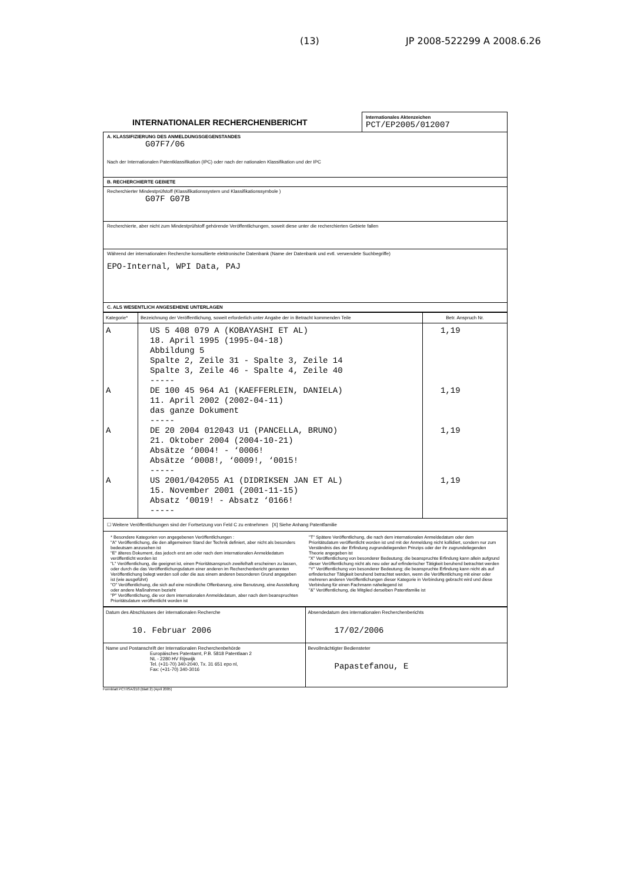(13) JP 2008-522299 A 2008.6.26
INTERNATIONALER RECHERCHENBERICHT
Internationales Aktenzeichen
PCT/EP2005/012007
A. KLASSIFIZIERUNG DES ANMELDUNGSGEGENSTANDES
G07F7/06
Nach der Internationalen Patentklassifikation (IPC) oder nach der nationalen Klassifikation und der IPC
B. RECHERCHIERTE GEBIETE
Recherchierter Mindestprüfstoff (Klassifikationssystem und Klassifikationssymbole )
G07F G07B
Recherchierte, aber nicht zum Mindestprüfstoff gehörende Veröffentlichungen, soweit diese unter die recherchierten Gebiete fallen
Während der internationalen Recherche konsultierte elektronische Datenbank (Name der Datenbank und evtl. verwendete Suchbegriffe)
EPO-Internal, WPI Data, PAJ
C. ALS WESENTLICH ANGESEHENE UNTERLAGEN
| Kategorie* | Bezeichnung der Veröffentlichung, soweit erforderlich unter Angabe der in Betracht kommenden Teile | Betr. Anspruch Nr. |
| --- | --- | --- |
| A A A A | US 5 408 079 A (KOBAYASHI ET AL) 18. April 1995 (1995-04-18) Abbildung 5 Spalte 2, Zeile 31 - Spalte 3, Zeile 14 Spalte 3, Zeile 46 - Spalte 4, Zeile 40 ----- DE 100 45 964 A1 (KAEFFERLEIN, DANIELA) 11. April 2002 (2002-04-11) das ganze Dokument ----- DE 20 2004 012043 U1 (PANCELLA, BRUNO) 21. Oktober 2004 (2004-10-21) Absätze ‘0004! - ‘0006! Absätze ‘0008!, ‘0009!, ‘0015! ----- US 2001/042055 A1 (DIDRIKSEN JAN ET AL) 15. November 2001 (2001-11-15) Absatz ‘0019! - Absatz ‘0166! ----- | 1,19 1,19 1,19 1,19 |
☐ Weitere Veröffentlichungen sind der Fortsetzung von Feld C zu entnehmen [X] Siehe Anhang Patentfamilie
* Besondere Kategorien von angegebenen Veröffentlichungen :
"A" Veröffentlichung, die den allgemeinen Stand der Technik definiert, aber nicht als besonders bedeutsam anzusehen ist
"E" älteres Dokument, das jedoch erst am oder nach dem internationalen Anmeldedatum veröffentlicht worden ist
"L" Veröffentlichung, die geeignet ist, einen Prioritätsanspruch zweifelhaft erscheinen zu lassen, oder durch die das Veröffentlichungsdatum einer anderen im Recherchenbericht genannten Veröffentlichung belegt werden soll oder die aus einem anderen besonderen Grund angegeben ist (wie ausgeführt)
"O" Veröffentlichung, die sich auf eine mündliche Offenbarung, eine Benutzung, eine Ausstellung oder andere Maßnahmen bezieht
"P" Veröffentlichung, die vor dem internationalen Anmeldedatum, aber nach dem beanspruchten Prioritätsdatum veröffentlicht worden ist
"T" Spätere Veröffentlichung, die nach dem internationalen Anmeldedatum oder dem Prioritätsdatum veröffentlicht worden ist und mit der Anmeldung nicht kollidiert, sondern nur zum Verständnis des der Erfindung zugrundeliegenden Prinzips oder der ihr zugrundeliegenden Theorie angegeben ist
"X" Veröffentlichung von besonderer Bedeutung; die beanspruchte Erfindung kann allein aufgrund dieser Veröffentlichung nicht als neu oder auf erfinderischer Tätigkeit beruhend betrachtet werden
"Y" Veröffentlichung von besonderer Bedeutung; die beanspruchte Erfindung kann nicht als auf erfinderischer Tätigkeit beruhend betrachtet werden, wenn die Veröffentlichung mit einer oder mehreren anderen Veröffentlichungen dieser Kategorie in Verbindung gebracht wird und diese Verbindung für einen Fachmann naheliegend ist
"&" Veröffentlichung, die Mitglied derselben Patentfamilie ist
| Datum des Abschlusses der internationalen Recherche 10. Februar 2006 | Absendedatum des internationalen Recherchenberichts 17/02/2006 |
| Name und Postanschrift der Internationalen Recherchenbehörde Europäisches Patentamt, P.B. 5818 Patentlaan 2 NL - 2280 HV Rijswijk Tel. (+31-70) 340-2040, Tx. 31 651 epo nl, Fax: (+31-70) 340-3016 | Bevollmächtigter Bediensteter Papastefanou, E |
Formblatt PCT/ISA/210 (Blatt 2) (April 2005)